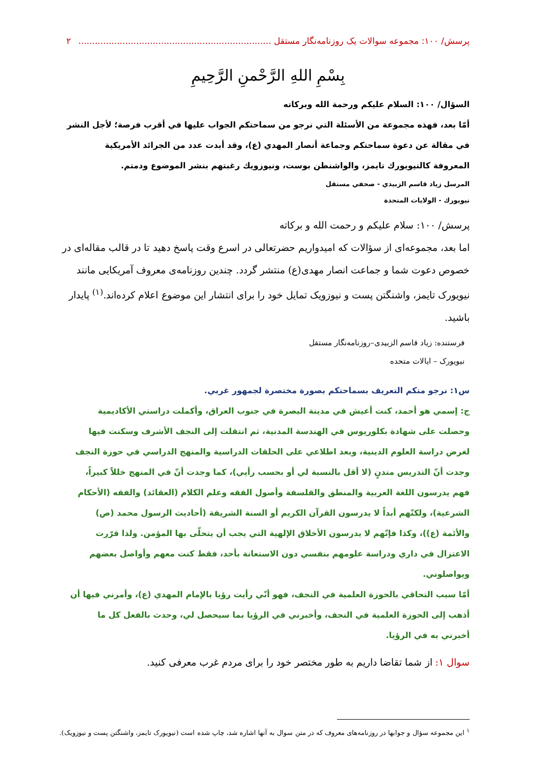پرسش/ ۱۰۰: مجموعه سوالات یک روزنامه‌نگار مستقل ...................................................................... ۲
بِسْمِ اللهِ الرَّحْمنِ الرَّحِيمِ
السؤال/ ۱۰۰: السلام عليكم ورحمة الله وبركاته
أمّا بعد، فهذه مجموعة من الأسئلة التي نرجو من سماحتكم الجواب عليها في أقرب فرصة؛ لأجل النشر في مقالة عن دعوة سماحتكم وجماعة أنصار المهدي (ع)، وقد أبدت عدد من الجرائد الأمريكية المعروفة كالنيويورك تايمز، والواشنطن بوست، ونيوزويك رغبتهم بنشر الموضوع ودمتم.
المرسل زياد قاسم الزبيدي - صحفي مستقل
نيويورك - الولايات المتحدة
پرسش/ ۱۰۰: سلام علیکم و رحمت الله و برکاته
اما بعد، مجموعه‌ای از سؤالات که امیدواریم حضرتعالی در اسرع وقت پاسخ دهید تا در قالب مقاله‌ای در خصوص دعوت شما و جماعت انصار مهدی(ع) منتشر گردد. چندین روزنامه‌ی معروف آمریکایی مانند نیویورک تایمز، واشنگتن پست و نیوزویک تمایل خود را برای انتشار این موضوع اعلام کرده‌اند.<sup>(۱)</sup> پایدار باشید.
فرستنده: زیاد قاسم الزبیدی–روزنامه‌نگار مستقل
نیویورک – ایالات متحده
س۱: نرجو منكم التعريف بسماحتكم بصورة مختصرة لجمهور غربي.
ج: إسمي هو أحمد، كنت أعيش في مدينة البصرة في جنوب العراق، وأكملت دراستي الأكاديمية وحصلت على شهادة بكلوريوس في الهندسة المدنية، ثم انتقلت إلى النجف الأشرف وسكنت فيها لغرض دراسة العلوم الدينية، وبعد اطلاعي على الحلقات الدراسية والمنهج الدراسي في حوزة النجف وجدت أنّ التدريس متدنٍ (لا أقل بالنسبة لي أو بحسب رأيي)، كما وجدت أنّ في المنهج خللاً كبيراً، فهم يدرسون اللغة العربية والمنطق والفلسفة وأصول الفقه وعلم الكلام (العقائد) والفقه (الأحكام الشرعية)، ولكنّهم أبداً لا يدرسون القرآن الكريم أو السنة الشريفة (أحاديث الرسول محمد (ص) والأئمة (ع))، وكذا فإنّهم لا يدرسون الأخلاق الإلهية التي يجب أن يتحلّى بها المؤمن. ولذا قرّرت الاعتزال في داري ودراسة علومهم بنفسي دون الاستعانة بأحد، فقط كنت معهم وأواصل بعضهم ويواصلوني.
أمّا سبب التحاقي بالحوزة العلمية في النجف، فهو أنّي رأيت رؤيا بالإمام المهدي (ع)، وأمرني فيها أن أذهب إلى الحوزة العلمية في النجف، وأخبرني في الرؤيا بما سيحصل لي، وحدث بالفعل كل ما أخبرني به في الرؤيا.
سوال ۱: از شما تقاضا داریم به طور مختصر خود را برای مردم غرب معرفی کنید.
<sup>۱</sup> این مجموعه سؤال و جوابها در روزنامه‌های معروف که در متن سوال به آنها اشاره شد، چاپ شده است (نیویورک تایمز، واشنگتن پست و نیوزویک).